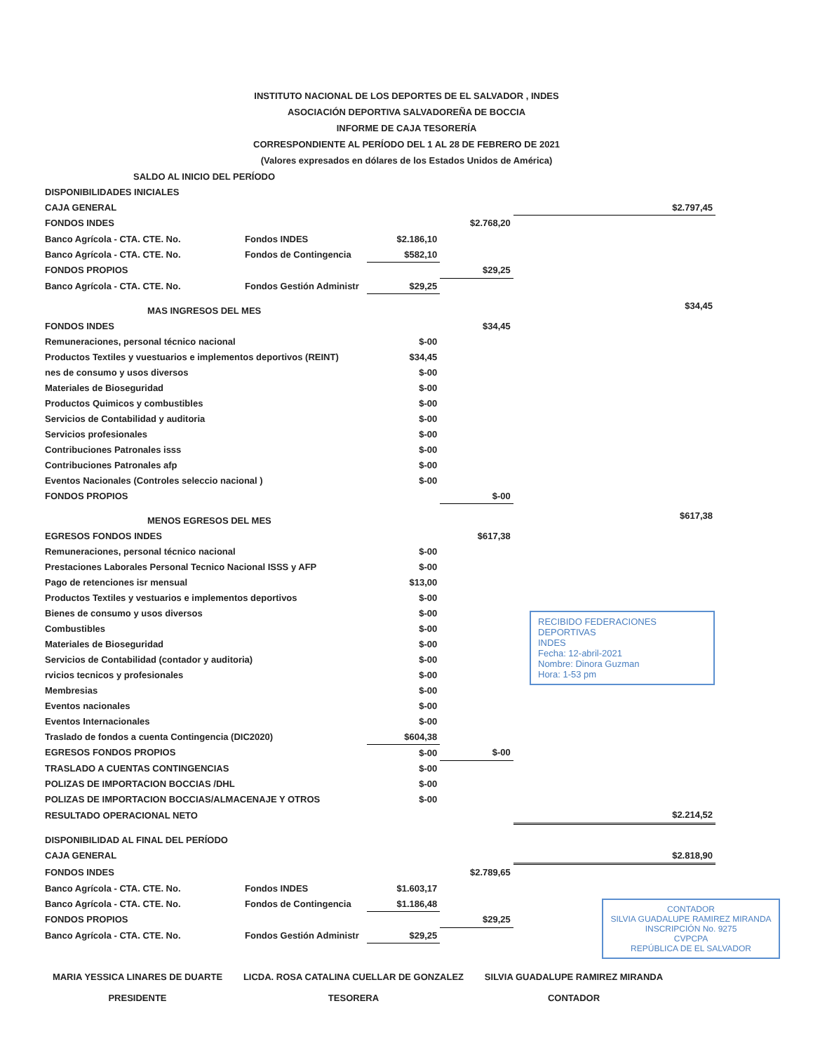INSTITUTO NACIONAL DE LOS DEPORTES DE EL SALVADOR , INDES
ASOCIACIÓN DEPORTIVA SALVADOREÑA DE BOCCIA
INFORME DE CAJA TESORERÍA
CORRESPONDIENTE AL PERÍODO DEL 1 AL 28 DE FEBRERO DE 2021
(Valores expresados en dólares de los Estados Unidos de América)
| SALDO AL INICIO DEL PERÍODO | | | | |
| DISPONIBILIDADES INICIALES | | | | |
| CAJA GENERAL | | | | $2.797,45 |
| FONDOS INDES | | | $2.768,20 | |
| Banco Agrícola - CTA. CTE. No. | Fondos INDES | $2.186,10 | | |
| Banco Agrícola - CTA. CTE. No. | Fondos de Contingencia | $582,10 | | |
| FONDOS PROPIOS | | | $29,25 | |
| Banco Agrícola - CTA. CTE. No. | Fondos Gestión Administr | $29,25 | | |
| MAS INGRESOS DEL MES | | | | $34,45 |
| FONDOS INDES | | | $34,45 | |
| Remuneraciones, personal técnico nacional | | $-00 | | |
| Productos Textiles y vuestuarios e implementos deportivos (REINT) | | $34,45 | | |
| nes de consumo y usos diversos | | $-00 | | |
| Materiales de Bioseguridad | | $-00 | | |
| Productos Quimicos y combustibles | | $-00 | | |
| Servicios de Contabilidad y auditoria | | $-00 | | |
| Servicios profesionales | | $-00 | | |
| Contribuciones Patronales isss | | $-00 | | |
| Contribuciones Patronales afp | | $-00 | | |
| Eventos Nacionales (Controles seleccio nacional ) | | $-00 | | |
| FONDOS PROPIOS | | | $-00 | |
| MENOS EGRESOS DEL MES | | | | $617,38 |
| EGRESOS FONDOS INDES | | | $617,38 | |
| Remuneraciones, personal técnico nacional | | $-00 | | |
| Prestaciones Laborales Personal Tecnico Nacional ISSS y AFP | | $-00 | | |
| Pago de retenciones isr mensual | | $13,00 | | |
| Productos Textiles y vestuarios e implementos deportivos | | $-00 | | |
| Bienes de consumo y usos diversos | | $-00 | | |
| Combustibles | | $-00 | | |
| Materiales de Bioseguridad | | $-00 | | |
| Servicios de Contabilidad (contador y auditoria) | | $-00 | | |
| rvicios tecnicos y profesionales | | $-00 | | |
| Membresias | | $-00 | | |
| Eventos nacionales | | $-00 | | |
| Eventos Internacionales | | $-00 | | |
| Traslado de fondos a cuenta Contingencia (DIC2020) | | $604,38 | | |
| EGRESOS FONDOS PROPIOS | | $-00 | $-00 | |
| TRASLADO A CUENTAS CONTINGENCIAS | | $-00 | | |
| POLIZAS DE IMPORTACION BOCCIAS /DHL | | $-00 | | |
| POLIZAS DE IMPORTACION BOCCIAS/ALMACENAJE Y OTROS | | $-00 | | |
| RESULTADO OPERACIONAL NETO | | | | $2.214,52 |
| DISPONIBILIDAD AL FINAL DEL PERÍODO | | | | |
| CAJA GENERAL | | | | $2.818,90 |
| FONDOS INDES | | | $2.789,65 | |
| Banco Agrícola - CTA. CTE. No. | Fondos INDES | $1.603,17 | | |
| Banco Agrícola - CTA. CTE. No. | Fondos de Contingencia | $1.186,48 | | |
| FONDOS PROPIOS | | | $29,25 | |
| Banco Agrícola - CTA. CTE. No. | Fondos Gestión Administr | $29,25 | | |
MARIA YESSICA LINARES DE DUARTE
PRESIDENTE
LICDA. ROSA CATALINA CUELLAR DE GONZALEZ
TESORERA
SILVIA GUADALUPE RAMIREZ MIRANDA
CONTADOR
RECIBIDO FEDERACIONES DEPORTIVAS
INDES
Fecha: 12-abril-2021
Nombre: Dinora Guzman
Hora: 1-53 pm
CONTADOR
SILVIA GUADALUPE RAMIREZ MIRANDA
INSCRIPCIÓN No. 9275
CVPCPA
REPÚBLICA DE EL SALVADOR